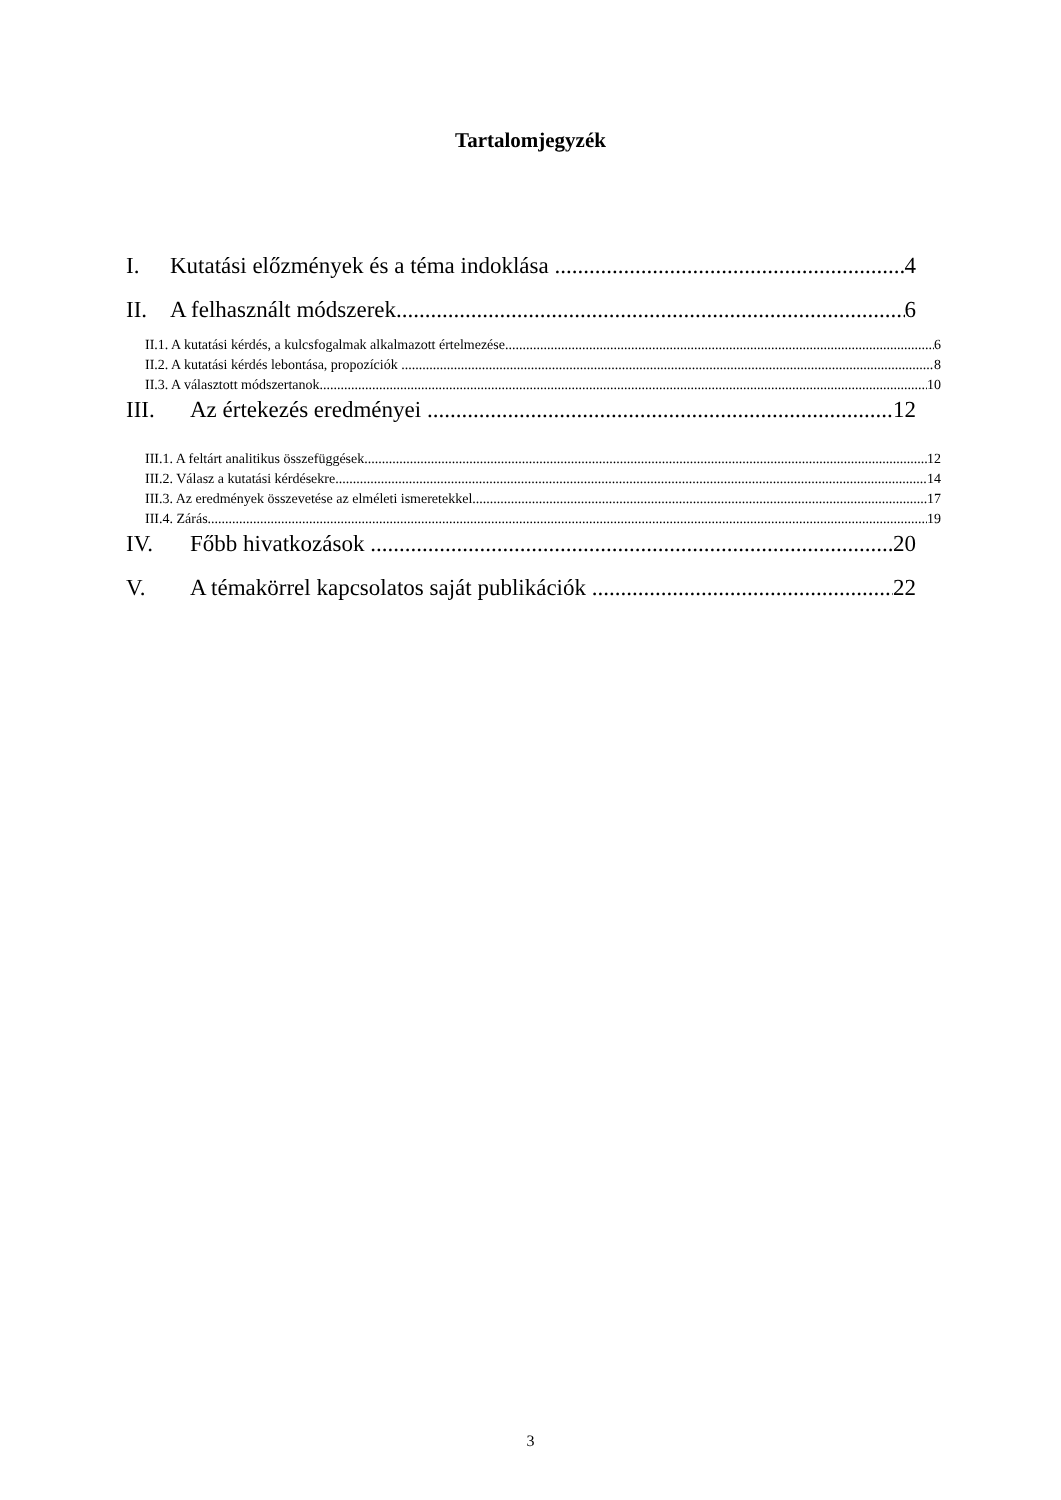Tartalomjegyzék
I. Kutatási előzmények és a téma indoklása 4
II. A felhasznált módszerek 6
II.1. A kutatási kérdés, a kulcsfogalmak alkalmazott értelmezése 6
II.2. A kutatási kérdés lebontása, propozíciók 8
II.3. A választott módszertanok 10
III. Az értekezés eredményei 12
III.1. A feltárt analitikus összefüggések 12
III.2. Válasz a kutatási kérdésekre 14
III.3. Az eredmények összevetése az elméleti ismeretekkel 17
III.4. Zárás 19
IV. Főbb hivatkozások 20
V. A témakörrel kapcsolatos saját publikációk 22
3